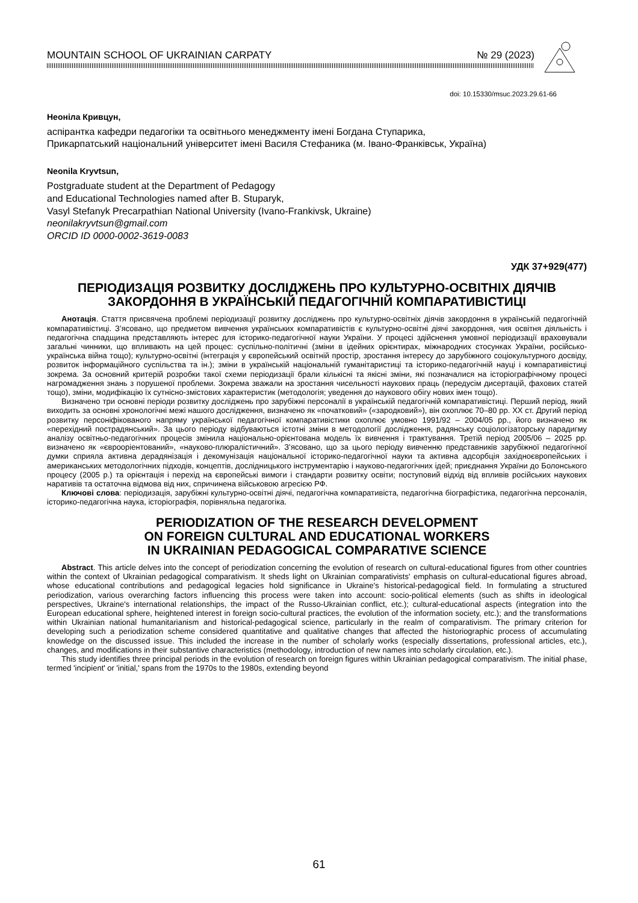MOUNTAIN SCHOOL OF UKRAINIAN CARPATY № 29 (2023)
doi: 10.15330/msuc.2023.29.61-66
Неоніла Кривцун,
аспірантка кафедри педагогіки та освітнього менеджменту імені Богдана Ступарика,
Прикарпатський національний університет імені Василя Стефаника (м. Івано-Франківськ, Україна)
Neonila Kryvtsun,
Postgraduate student at the Department of Pedagogy
and Educational Technologies named after B. Stuparyk,
Vasyl Stefanyk Precarpathian National University (Ivano-Frankivsk, Ukraine)
neonilakryvtsun@gmail.com
ORCID ID 0000-0002-3619-0083
УДК 37+929(477)
ПЕРІОДИЗАЦІЯ РОЗВИТКУ ДОСЛІДЖЕНЬ ПРО КУЛЬТУРНО-ОСВІТНІХ ДІЯЧІВ ЗАКОРДОННЯ В УКРАЇНСЬКІЙ ПЕДАГОГІЧНІЙ КОМПАРАТИВІСТИЦІ
Анотація. Стаття присвячена проблемі періодизації розвитку досліджень про культурно-освітніх діячів закордоння в українській педагогічній компаративістиці. З’ясовано, що предметом вивчення українських компаративістів є культурно-освітні діячі закордоння, чия освітня діяльність і педагогічна спадщина представляють інтерес для історико-педагогічної науки України. У процесі здійснення умовної періодизації враховували загальні чинники, що впливають на цей процес: суспільно-політичні (зміни в ідейних орієнтирах, міжнародних стосунках України, російсько-українська війна тощо); культурно-освітні (інтеграція у європейський освітній простір, зростання інтересу до зарубіжного соціокультурного досвіду, розвиток інформаційного суспільства та ін.); зміни в українській національній гуманітаристиці та історико-педагогічній науці і компаративістиці зокрема. За основний критерій розробки такої схеми періодизації брали кількісні та якісні зміни, які позначалися на історіографічному процесі нагромадження знань з порушеної проблеми. Зокрема зважали на зростання чисельності наукових праць (передусім дисертацій, фахових статей тощо), зміни, модифікацію їх сутнісно-змістових характеристик (методологія; уведення до наукового обігу нових імен тощо).
Визначено три основні періоди розвитку досліджень про зарубіжні персоналії в українській педагогічній компаративістиці. Перший період, який виходить за основні хронологічні межі нашого дослідження, визначено як «початковий» («зародковий»), він охоплює 70–80 рр. ХХ ст. Другий період розвитку персоніфікованого напряму української педагогічної компаративістики охоплює умовно 1991/92 – 2004/05 рр., його визначено як «перехідний пострадянський». За цього періоду відбуваються істотні зміни в методології дослідження, радянську соціологізаторську парадигму аналізу освітньо-педагогічних процесів змінила національно-орієнтована модель їх вивчення і трактування. Третій період 2005/06 – 2025 рр. визначено як «єврооріентований», «науково-плюралістичний». З’ясовано, що за цього періоду вивченню представників зарубіжної педагогічної думки сприяла активна дерадянізація і декомунізація національної історико-педагогічної науки та активна адсорбція західноєвропейських і американських методологічних підходів, концептів, дослідницького інструментарію і науково-педагогічних ідей; приєднання України до Болонського процесу (2005 р.) та орієнтація і перехід на європейські вимоги і стандарти розвитку освіти; поступовий відхід від впливів російських наукових наративів та остаточна відмова від них, спричинена військовою агресією РФ.
Ключові слова: періодизація, зарубіжні культурно-освітні діячі, педагогічна компаративіста, педагогічна біографістика, педагогічна персоналія, історико-педагогічна наука, історіографія, порівняльна педагогіка.
PERIODIZATION OF THE RESEARCH DEVELOPMENT
ON FOREIGN CULTURAL AND EDUCATIONAL WORKERS
IN UKRAINIAN PEDAGOGICAL COMPARATIVE SCIENCE
Abstract. This article delves into the concept of periodization concerning the evolution of research on cultural-educational figures from other countries within the context of Ukrainian pedagogical comparativism. It sheds light on Ukrainian comparativists' emphasis on cultural-educational figures abroad, whose educational contributions and pedagogical legacies hold significance in Ukraine's historical-pedagogical field. In formulating a structured periodization, various overarching factors influencing this process were taken into account: socio-political elements (such as shifts in ideological perspectives, Ukraine's international relationships, the impact of the Russo-Ukrainian conflict, etc.); cultural-educational aspects (integration into the European educational sphere, heightened interest in foreign socio-cultural practices, the evolution of the information society, etc.); and the transformations within Ukrainian national humanitarianism and historical-pedagogical science, particularly in the realm of comparativism. The primary criterion for developing such a periodization scheme considered quantitative and qualitative changes that affected the historiographic process of accumulating knowledge on the discussed issue. This included the increase in the number of scholarly works (especially dissertations, professional articles, etc.), changes, and modifications in their substantive characteristics (methodology, introduction of new names into scholarly circulation, etc.).
This study identifies three principal periods in the evolution of research on foreign figures within Ukrainian pedagogical comparativism. The initial phase, termed 'incipient' or 'initial,' spans from the 1970s to the 1980s, extending beyond
61